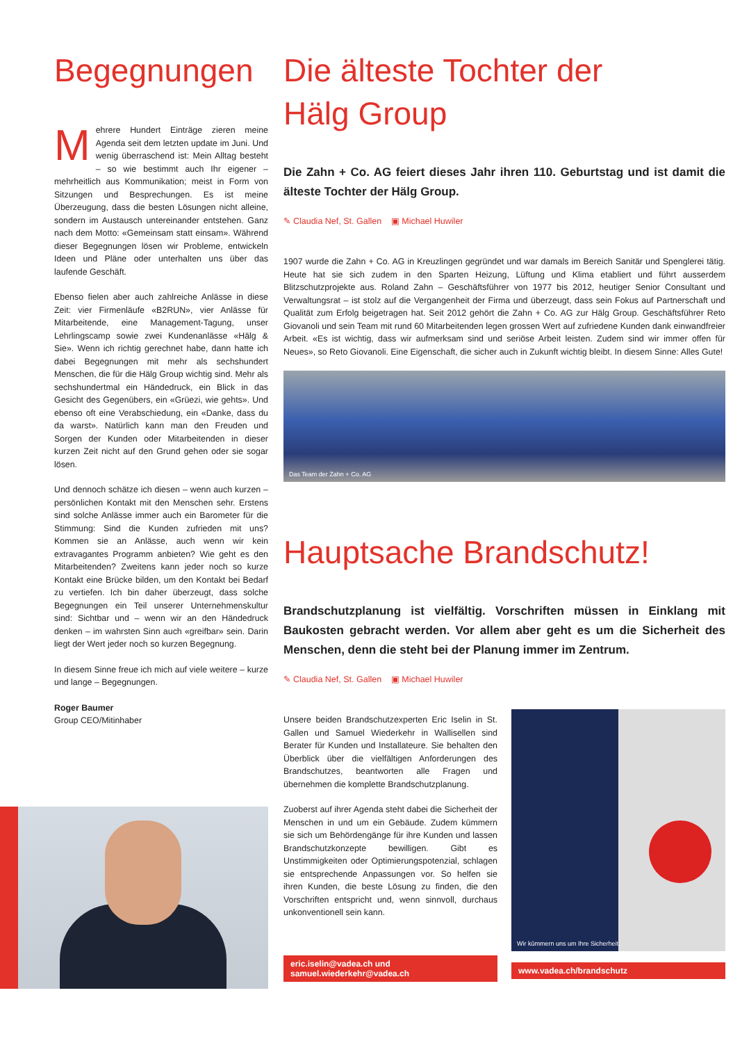Begegnungen
Mehrere Hundert Einträge zieren meine Agenda seit dem letzten update im Juni. Und wenig überraschend ist: Mein Alltag besteht – so wie bestimmt auch Ihr eigener – mehrheitlich aus Kommunikation; meist in Form von Sitzungen und Besprechungen. Es ist meine Überzeugung, dass die besten Lösungen nicht alleine, sondern im Austausch untereinander entstehen. Ganz nach dem Motto: «Gemeinsam statt einsam». Während dieser Begegnungen lösen wir Probleme, entwickeln Ideen und Pläne oder unterhalten uns über das laufende Geschäft.
Ebenso fielen aber auch zahlreiche Anlässe in diese Zeit: vier Firmenläufe «B2RUN», vier Anlässe für Mitarbeitende, eine Management-Tagung, unser Lehrlingscamp sowie zwei Kundenanlässe «Hälg & Sie». Wenn ich richtig gerechnet habe, dann hatte ich dabei Begegnungen mit mehr als sechshundert Menschen, die für die Hälg Group wichtig sind. Mehr als sechshundertmal ein Händedruck, ein Blick in das Gesicht des Gegenübers, ein «Grüezi, wie gehts». Und ebenso oft eine Verabschiedung, ein «Danke, dass du da warst». Natürlich kann man den Freuden und Sorgen der Kunden oder Mitarbeitenden in dieser kurzen Zeit nicht auf den Grund gehen oder sie sogar lösen.
Und dennoch schätze ich diesen – wenn auch kurzen – persönlichen Kontakt mit den Menschen sehr. Erstens sind solche Anlässe immer auch ein Barometer für die Stimmung: Sind die Kunden zufrieden mit uns? Kommen sie an Anlässe, auch wenn wir kein extravagantes Programm anbieten? Wie geht es den Mitarbeitenden? Zweitens kann jeder noch so kurze Kontakt eine Brücke bilden, um den Kontakt bei Bedarf zu vertiefen. Ich bin daher überzeugt, dass solche Begegnungen ein Teil unserer Unternehmenskultur sind: Sichtbar und – wenn wir an den Händedruck denken – im wahrsten Sinn auch «greifbar» sein. Darin liegt der Wert jeder noch so kurzen Begegnung.
In diesem Sinne freue ich mich auf viele weitere – kurze und lange – Begegnungen.
Roger Baumer
Group CEO/Mitinhaber
Die älteste Tochter der
Hälg Group
Die Zahn + Co. AG feiert dieses Jahr ihren 110. Geburtstag und ist damit die älteste Tochter der Hälg Group.
✎ Claudia Nef, St. Gallen ▣ Michael Huwiler
1907 wurde die Zahn + Co. AG in Kreuzlingen gegründet und war damals im Bereich Sanitär und Spenglerei tätig. Heute hat sie sich zudem in den Sparten Heizung, Lüftung und Klima etabliert und führt ausserdem Blitzschutzprojekte aus. Roland Zahn – Geschäftsführer von 1977 bis 2012, heutiger Senior Consultant und Verwaltungsrat – ist stolz auf die Vergangenheit der Firma und überzeugt, dass sein Fokus auf Partnerschaft und Qualität zum Erfolg beigetragen hat. Seit 2012 gehört die Zahn + Co. AG zur Hälg Group. Geschäftsführer Reto Giovanoli und sein Team mit rund 60 Mitarbeitenden legen grossen Wert auf zufriedene Kunden dank einwandfreier Arbeit. «Es ist wichtig, dass wir aufmerksam sind und seriöse Arbeit leisten. Zudem sind wir immer offen für Neues», so Reto Giovanoli. Eine Eigenschaft, die sicher auch in Zukunft wichtig bleibt. In diesem Sinne: Alles Gute!
Das Team der Zahn + Co. AG
Hauptsache Brandschutz!
Brandschutzplanung ist vielfältig. Vorschriften müssen in Einklang mit Baukosten gebracht werden. Vor allem aber geht es um die Sicherheit des Menschen, denn die steht bei der Planung immer im Zentrum.
✎ Claudia Nef, St. Gallen ▣ Michael Huwiler
Unsere beiden Brandschutzexperten Eric Iselin in St. Gallen und Samuel Wiederkehr in Wallisellen sind Berater für Kunden und Installateure. Sie behalten den Überblick über die vielfältigen Anforderungen des Brandschutzes, beantworten alle Fragen und übernehmen die komplette Brandschutzplanung.
Zuoberst auf ihrer Agenda steht dabei die Sicherheit der Menschen in und um ein Gebäude. Zudem kümmern sie sich um Behördengänge für ihre Kunden und lassen Brandschutzkonzepte bewilligen. Gibt es Unstimmigkeiten oder Optimierungspotenzial, schlagen sie entsprechende Anpassungen vor. So helfen sie ihren Kunden, die beste Lösung zu finden, die den Vorschriften entspricht und, wenn sinnvoll, durchaus unkonventionell sein kann.
eric.iselin@vadea.ch und
samuel.wiederkehr@vadea.ch
Wir kümmern uns um Ihre Sicherheit.
www.vadea.ch/brandschutz